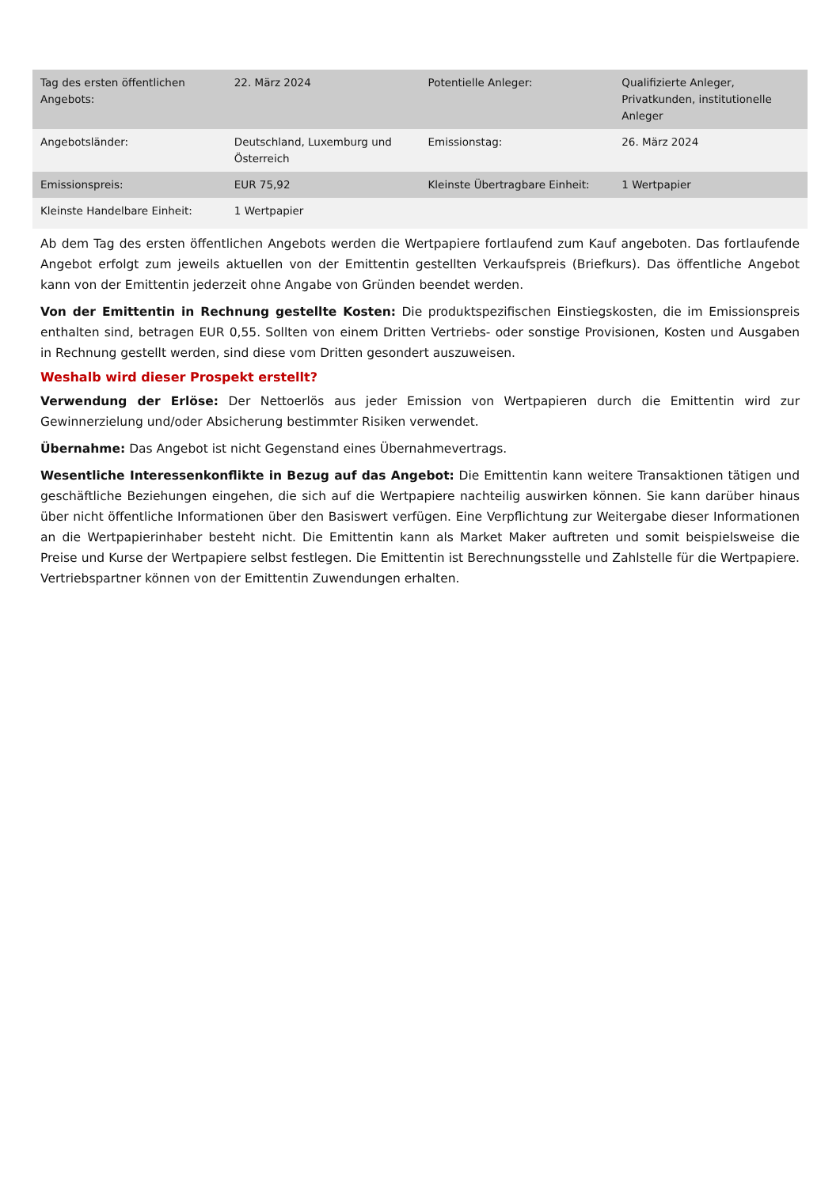| Tag des ersten öffentlichen Angebots: | 22. März 2024 | Potentielle Anleger: | Qualifizierte Anleger, Privatkunden, institutionelle Anleger |
| Angebotsländer: | Deutschland, Luxemburg und Österreich | Emissionstag: | 26. März 2024 |
| Emissionspreis: | EUR 75,92 | Kleinste Übertragbare Einheit: | 1 Wertpapier |
| Kleinste Handelbare Einheit: | 1 Wertpapier | | |
Ab dem Tag des ersten öffentlichen Angebots werden die Wertpapiere fortlaufend zum Kauf angeboten. Das fortlaufende Angebot erfolgt zum jeweils aktuellen von der Emittentin gestellten Verkaufspreis (Briefkurs). Das öffentliche Angebot kann von der Emittentin jederzeit ohne Angabe von Gründen beendet werden.
Von der Emittentin in Rechnung gestellte Kosten: Die produktspezifischen Einstiegskosten, die im Emissionspreis enthalten sind, betragen EUR 0,55. Sollten von einem Dritten Vertriebs- oder sonstige Provisionen, Kosten und Ausgaben in Rechnung gestellt werden, sind diese vom Dritten gesondert auszuweisen.
Weshalb wird dieser Prospekt erstellt?
Verwendung der Erlöse: Der Nettoerlös aus jeder Emission von Wertpapieren durch die Emittentin wird zur Gewinnerzielung und/oder Absicherung bestimmter Risiken verwendet.
Übernahme: Das Angebot ist nicht Gegenstand eines Übernahmevertrags.
Wesentliche Interessenkonflikte in Bezug auf das Angebot: Die Emittentin kann weitere Transaktionen tätigen und geschäftliche Beziehungen eingehen, die sich auf die Wertpapiere nachteilig auswirken können. Sie kann darüber hinaus über nicht öffentliche Informationen über den Basiswert verfügen. Eine Verpflichtung zur Weitergabe dieser Informationen an die Wertpapierinhaber besteht nicht. Die Emittentin kann als Market Maker auftreten und somit beispielsweise die Preise und Kurse der Wertpapiere selbst festlegen. Die Emittentin ist Berechnungsstelle und Zahlstelle für die Wertpapiere. Vertriebspartner können von der Emittentin Zuwendungen erhalten.